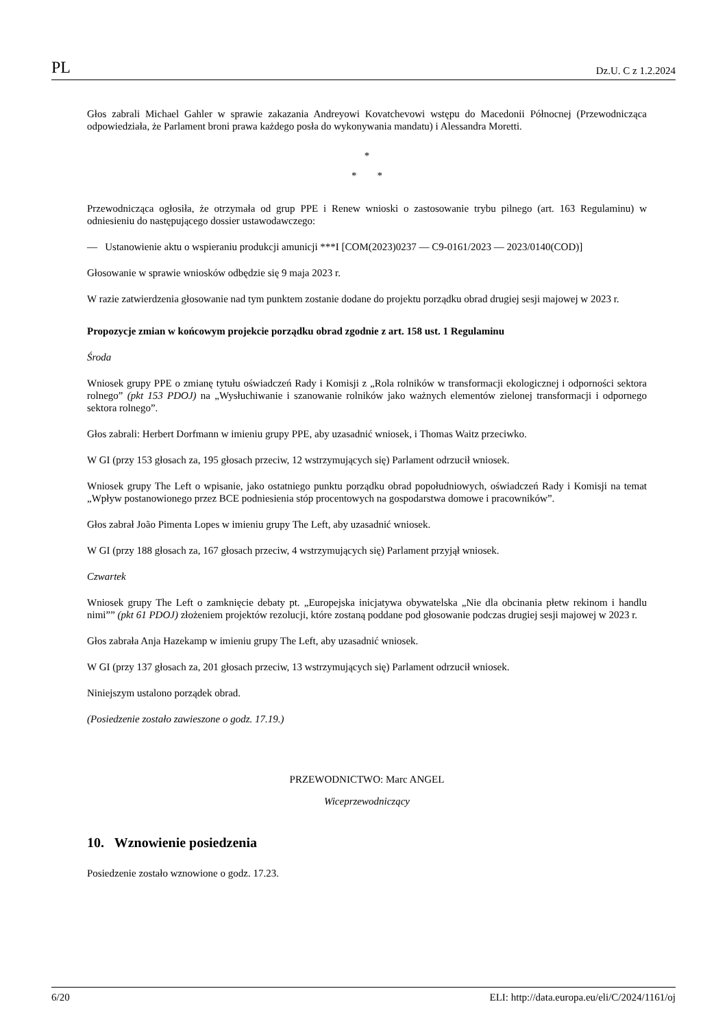PL Dz.U. C z 1.2.2024
Głos zabrali Michael Gahler w sprawie zakazania Andreyowi Kovatchevowi wstępu do Macedonii Północnej (Przewodnicząca odpowiedziała, że Parlament broni prawa każdego posła do wykonywania mandatu) i Alessandra Moretti.
*
* *
Przewodnicząca ogłosiła, że otrzymała od grup PPE i Renew wnioski o zastosowanie trybu pilnego (art. 163 Regulaminu) w odniesieniu do następującego dossier ustawodawczego:
— Ustanowienie aktu o wspieraniu produkcji amunicji ***I [COM(2023)0237 — C9-0161/2023 — 2023/0140(COD)]
Głosowanie w sprawie wniosków odbędzie się 9 maja 2023 r.
W razie zatwierdzenia głosowanie nad tym punktem zostanie dodane do projektu porządku obrad drugiej sesji majowej w 2023 r.
Propozycje zmian w końcowym projekcie porządku obrad zgodnie z art. 158 ust. 1 Regulaminu
Środa
Wniosek grupy PPE o zmianę tytułu oświadczeń Rady i Komisji z „Rola rolników w transformacji ekologicznej i odporności sektora rolnego” (pkt 153 PDOJ) na „Wysłuchiwanie i szanowanie rolników jako ważnych elementów zielonej transformacji i odpornego sektora rolnego”.
Głos zabrali: Herbert Dorfmann w imieniu grupy PPE, aby uzasadnić wniosek, i Thomas Waitz przeciwko.
W GI (przy 153 głosach za, 195 głosach przeciw, 12 wstrzymujących się) Parlament odrzucił wniosek.
Wniosek grupy The Left o wpisanie, jako ostatniego punktu porządku obrad popołudniowych, oświadczeń Rady i Komisji na temat „Wpływ postanowionego przez BCE podniesienia stóp procentowych na gospodarstwa domowe i pracowników”.
Głos zabrał João Pimenta Lopes w imieniu grupy The Left, aby uzasadnić wniosek.
W GI (przy 188 głosach za, 167 głosach przeciw, 4 wstrzymujących się) Parlament przyjął wniosek.
Czwartek
Wniosek grupy The Left o zamknięcie debaty pt. „Europejska inicjatywa obywatelska „Nie dla obcinania płetw rekinom i handlu nimi”” (pkt 61 PDOJ) złożeniem projektów rezolucji, które zostaną poddane pod głosowanie podczas drugiej sesji majowej w 2023 r.
Głos zabrała Anja Hazekamp w imieniu grupy The Left, aby uzasadnić wniosek.
W GI (przy 137 głosach za, 201 głosach przeciw, 13 wstrzymujących się) Parlament odrzucił wniosek.
Niniejszym ustalono porządek obrad.
(Posiedzenie zostało zawieszone o godz. 17.19.)
PRZEWODNICTWO: Marc ANGEL
Wiceprzewodniczący
10. Wznowienie posiedzenia
Posiedzenie zostało wznowione o godz. 17.23.
6/20 ELI: http://data.europa.eu/eli/C/2024/1161/oj